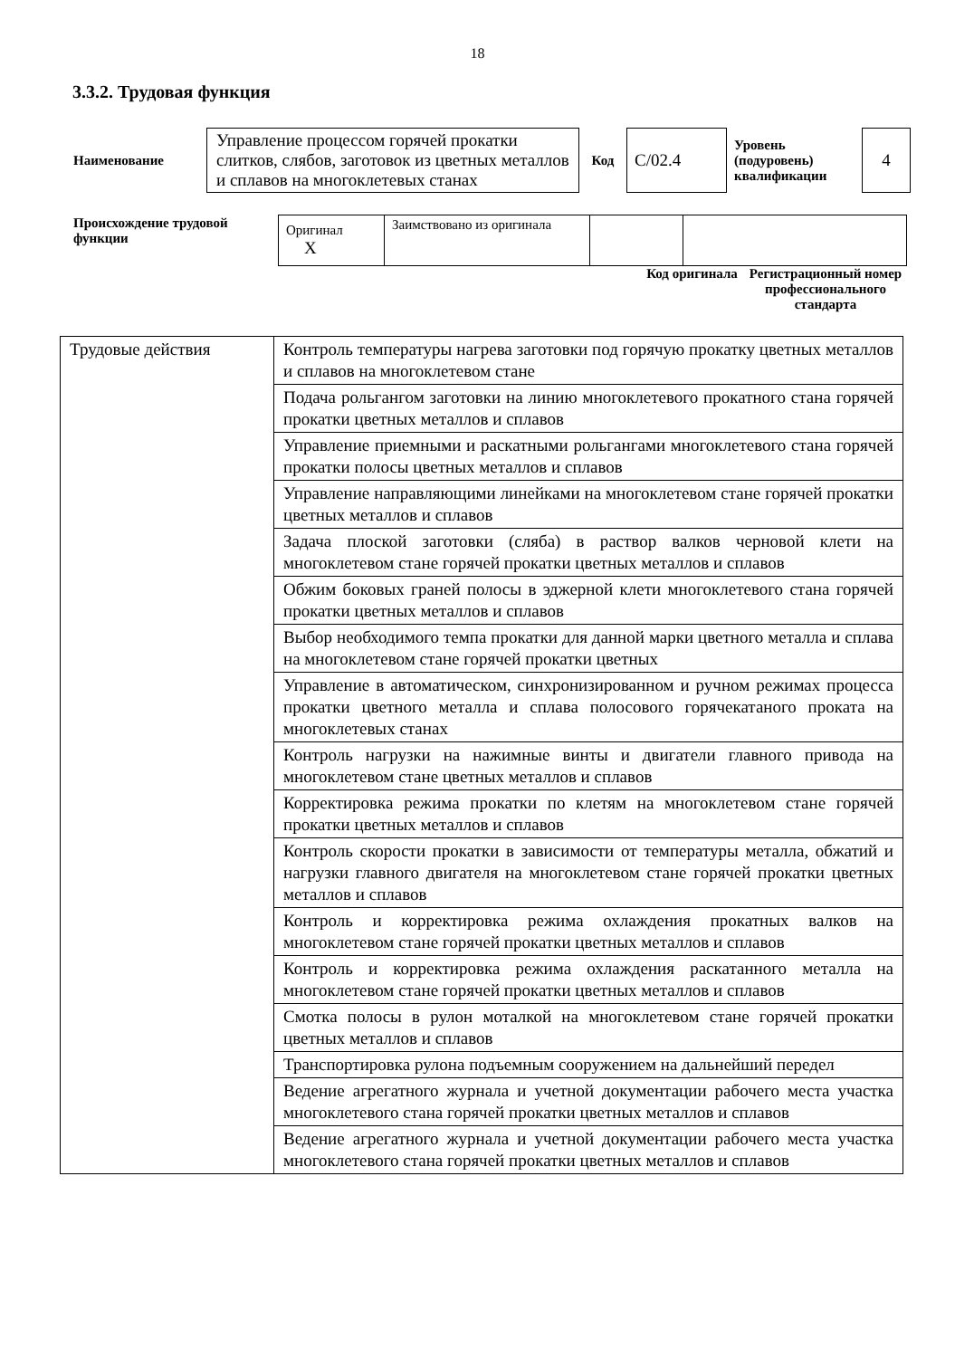18
3.3.2. Трудовая функция
| Наименование | Управление процессом горячей прокатки слитков, слябов, заготовок из цветных металлов и сплавов на многоклетевых станах | Код | С/02.4 | Уровень (подуровень) квалификации | 4 |
| Происхождение трудовой функции | / Оригинал X / Заимствовано из оригинала / / / Код оригинала Регистрационный номер профессионального стандарта |
| Трудовые действия | Контроль температуры нагрева заготовки под горячую прокатку цветных металлов и сплавов на многоклетевом стане |
| | Подача рольгангом заготовки на линию многоклетевого прокатного стана горячей прокатки цветных металлов и сплавов |
| | Управление приемными и раскатными рольгангами многоклетевого стана горячей прокатки полосы цветных металлов и сплавов |
| | Управление направляющими линейками на многоклетевом стане горячей прокатки цветных металлов и сплавов |
| | Задача плоской заготовки (сляба) в раствор валков черновой клети на многоклетевом стане горячей прокатки цветных металлов и сплавов |
| | Обжим боковых граней полосы в эджерной клети многоклетевого стана горячей прокатки цветных металлов и сплавов |
| | Выбор необходимого темпа прокатки для данной марки цветного металла и сплава на многоклетевом стане горячей прокатки цветных |
| | Управление в автоматическом, синхронизированном и ручном режимах процесса прокатки цветного металла и сплава полосового горячекатаного проката на многоклетевых станах |
| | Контроль нагрузки на нажимные винты и двигатели главного привода на многоклетевом стане цветных металлов и сплавов |
| | Корректировка режима прокатки по клетям на многоклетевом стане горячей прокатки цветных металлов и сплавов |
| | Контроль скорости прокатки в зависимости от температуры металла, обжатий и нагрузки главного двигателя на многоклетевом стане горячей прокатки цветных металлов и сплавов |
| | Контроль и корректировка режима охлаждения прокатных валков на многоклетевом стане горячей прокатки цветных металлов и сплавов |
| | Контроль и корректировка режима охлаждения раскатанного металла на многоклетевом стане горячей прокатки цветных металлов и сплавов |
| | Смотка полосы в рулон моталкой на многоклетевом стане горячей прокатки цветных металлов и сплавов |
| | Транспортировка рулона подъемным сооружением на дальнейший передел |
| | Ведение агрегатного журнала и учетной документации рабочего места участка многоклетевого стана горячей прокатки цветных металлов и сплавов |
| | Ведение агрегатного журнала и учетной документации рабочего места участка многоклетевого стана горячей прокатки цветных металлов и сплавов |